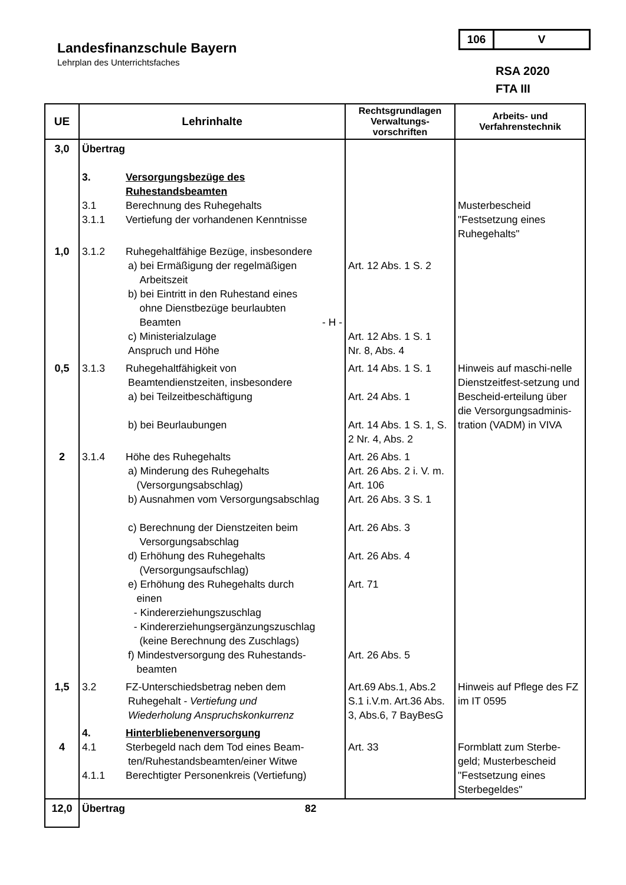Landesfinanzschule Bayern
Lehrplan des Unterrichtsfaches
106 V
RSA 2020
FTA III
| UE | Lehrinhalte | Rechtsgrundlagen Verwaltungs-vorschriften | Arbeits- und Verfahrenstechnik |
| --- | --- | --- | --- |
| 3,0 | Übertrag 3. Versorgungsbezüge des Ruhestandsbeamten 3.1 Berechnung des Ruhegehalts 3.1.1 Vertiefung der vorhandenen Kenntnisse | | Musterbescheid "Festsetzung eines Ruhegehalts" |
| 1,0 | 3.1.2 Ruhegehaltfähige Bezüge, insbesondere a) bei Ermäßigung der regelmäßigen Arbeitszeit b) bei Eintritt in den Ruhestand eines ohne Dienstbezüge beurlaubten Beamten - H - c) Ministerialzulage Anspruch und Höhe | Art. 12 Abs. 1 S. 2 Art. 12 Abs. 1 S. 1 Nr. 8, Abs. 4 | |
| 0,5 | 3.1.3 Ruhegehaltfähigkeit von Beamtendienstzeiten, insbesondere a) bei Teilzeitbeschäftigung b) bei Beurlaubungen | Art. 14 Abs. 1 S. 1 Art. 24 Abs. 1 Art. 14 Abs. 1 S. 1, S. 2 Nr. 4, Abs. 2 | Hinweis auf maschi-nelle Dienstzeitfest-setzung und Bescheid-erteilung über die Versorgungsadminis-tration (VADM) in VIVA |
| 2 | 3.1.4 Höhe des Ruhegehalts a) Minderung des Ruhegehalts (Versorgungsabschlag) b) Ausnahmen vom Versorgungsabschlag c) Berechnung der Dienstzeiten beim Versorgungsabschlag d) Erhöhung des Ruhegehalts (Versorgungsaufschlag) e) Erhöhung des Ruhegehalts durch einen - Kindererziehungszuschlag - Kindererziehungsergänzungszuschlag (keine Berechnung des Zuschlags) f) Mindestversorgung des Ruhestands- beamten | Art. 26 Abs. 1 Art. 26 Abs. 2 i. V. m. Art. 106 Art. 26 Abs. 3 S. 1 Art. 26 Abs. 3 Art. 26 Abs. 4 Art. 71 Art. 26 Abs. 5 | |
| 1,5 | 3.2 FZ-Unterschiedsbetrag neben dem Ruhegehalt - Vertiefung und Wiederholung Anspruchskonkurrenz | Art.69 Abs.1, Abs.2 S.1 i.V.m. Art.36 Abs. 3, Abs.6, 7 BayBesG | Hinweis auf Pflege des FZ im IT 0595 |
| 4 | 4. Hinterbliebenenversorgung 4.1 Sterbegeld nach dem Tod eines Beam- ten/Ruhestandsbeamten/einer Witwe 4.1.1 Berechtigter Personenkreis (Vertiefung) | Art. 33 | Formblatt zum Sterbe-geld; Musterbescheid "Festsetzung eines Sterbegeldes" |
| 12,0 | Übertrag 82 | | |